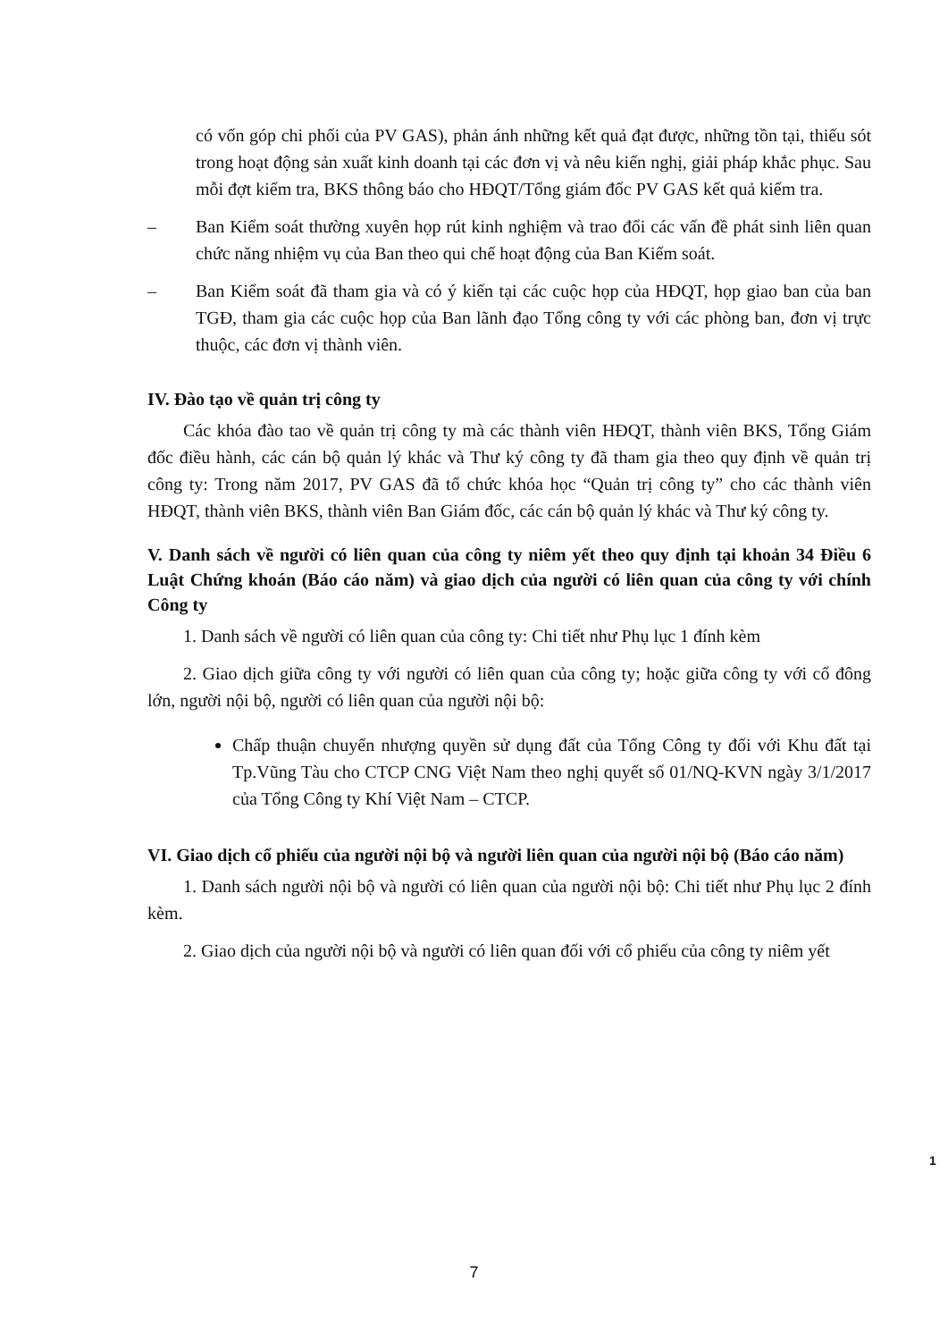có vốn góp chi phối của PV GAS), phản ánh những kết quả đạt được, những tồn tại, thiếu sót trong hoạt động sản xuất kinh doanh tại các đơn vị và nêu kiến nghị, giải pháp khắc phục. Sau mỗi đợt kiểm tra, BKS thông báo cho HĐQT/Tổng giám đốc PV GAS kết quả kiểm tra.
– Ban Kiểm soát thường xuyên họp rút kinh nghiệm và trao đổi các vấn đề phát sinh liên quan chức năng nhiệm vụ của Ban theo qui chế hoạt động của Ban Kiểm soát.
– Ban Kiểm soát đã tham gia và có ý kiến tại các cuộc họp của HĐQT, họp giao ban của ban TGĐ, tham gia các cuộc họp của Ban lãnh đạo Tổng công ty với các phòng ban, đơn vị trực thuộc, các đơn vị thành viên.
IV. Đào tạo về quản trị công ty
Các khóa đào tao về quản trị công ty mà các thành viên HĐQT, thành viên BKS, Tổng Giám đốc điều hành, các cán bộ quản lý khác và Thư ký công ty đã tham gia theo quy định về quản trị công ty: Trong năm 2017, PV GAS đã tổ chức khóa học “Quản trị công ty” cho các thành viên HĐQT, thành viên BKS, thành viên Ban Giám đốc, các cán bộ quản lý khác và Thư ký công ty.
V. Danh sách về người có liên quan của công ty niêm yết theo quy định tại khoản 34 Điều 6 Luật Chứng khoán (Báo cáo năm) và giao dịch của người có liên quan của công ty với chính Công ty
1. Danh sách về người có liên quan của công ty: Chi tiết như Phụ lục 1 đính kèm
2. Giao dịch giữa công ty với người có liên quan của công ty; hoặc giữa công ty với cổ đông lớn, người nội bộ, người có liên quan của người nội bộ:
Chấp thuận chuyển nhượng quyền sử dụng đất của Tổng Công ty đối với Khu đất tại Tp.Vũng Tàu cho CTCP CNG Việt Nam theo nghị quyết số 01/NQ-KVN ngày 3/1/2017 của Tổng Công ty Khí Việt Nam – CTCP.
VI. Giao dịch cổ phiếu của người nội bộ và người liên quan của người nội bộ (Báo cáo năm)
1. Danh sách người nội bộ và người có liên quan của người nội bộ: Chi tiết như Phụ lục 2 đính kèm.
2. Giao dịch của người nội bộ và người có liên quan đối với cổ phiếu của công ty niêm yết
1
7